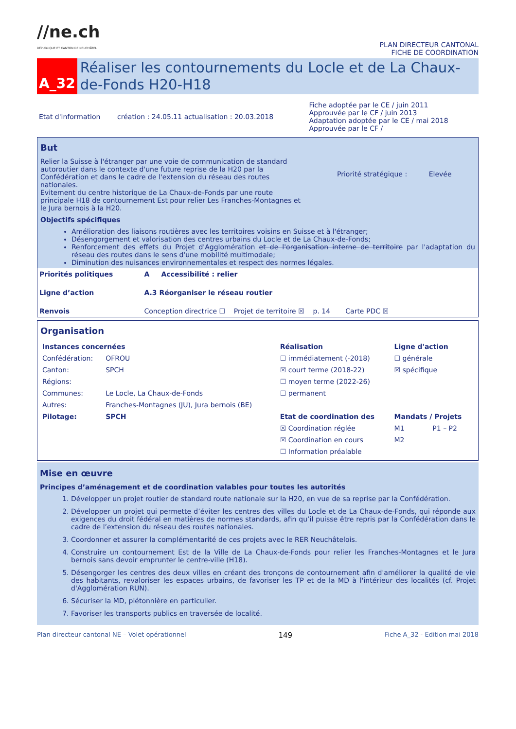//ne.ch
RÉPUBLIQUE ET CANTON DE NEUCHÂTEL
PLAN DIRECTEUR CANTONAL
FICHE DE COORDINATION
A_32
Réaliser les contournements du Locle et de La Chaux-de-Fonds H20-H18
| Etat d'information | création : 24.05.11 actualisation : 20.03.2018 | Fiche adoptée par le CE / juin 2011 Approuvée par le CF / juin 2013 Adaptation adoptée par le CE / mai 2018 Approuvée par le CF / |
But
Relier la Suisse à l'étranger par une voie de communication de standard autoroutier dans le contexte d'une future reprise de la H20 par la Confédération et dans le cadre de l'extension du réseau des routes nationales.
Evitement du centre historique de La Chaux-de-Fonds par une route principale H18 de contournement Est pour relier Les Franches-Montagnes et le Jura bernois à la H20.
Priorité stratégique : Elevée
Objectifs spécifiques
Amélioration des liaisons routières avec les territoires voisins en Suisse et à l'étranger;
Désengorgement et valorisation des centres urbains du Locle et de La Chaux-de-Fonds;
Renforcement des effets du Projet d'Agglomération et de l'organisation interne de territoire par l'adaptation du réseau des routes dans le sens d'une mobilité multimodale;
Diminution des nuisances environnementales et respect des normes légales.
| Priorités politiques | A Accessibilité : relier |
| Ligne d’action | A.3 Réorganiser le réseau routier |
| Renvois | Conception directrice ☐ Projet de territoire ☒ p. 14 Carte PDC ☒ |
Organisation
| Instances concernées | | Réalisation | Ligne d'action |
| Confédération: | OFROU | ☐ immédiatement (-2018) | ☐ générale |
| Canton: | SPCH | ☒ court terme (2018-22) | ☒ spécifique |
| Régions: | | ☐ moyen terme (2022-26) | |
| Communes: | Le Locle, La Chaux-de-Fonds | ☐ permanent | |
| Autres: | Franches-Montagnes (JU), Jura bernois (BE) | | |
| Pilotage: | SPCH | Etat de coordination des | Mandats / Projets |
| | | ☒ Coordination réglée | M1 P1 – P2 |
| | | ☒ Coordination en cours | M2 |
| | | ☐ Information préalable | |
Mise en œuvre
Principes d’aménagement et de coordination valables pour toutes les autorités
1. Développer un projet routier de standard route nationale sur la H20, en vue de sa reprise par la Confédération.
2. Développer un projet qui permette d’éviter les centres des villes du Locle et de La Chaux-de-Fonds, qui réponde aux exigences du droit fédéral en matières de normes standards, afin qu’il puisse être repris par la Confédération dans le cadre de l’extension du réseau des routes nationales.
3. Coordonner et assurer la complémentarité de ces projets avec le RER Neuchâtelois.
4. Construire un contournement Est de la Ville de La Chaux-de-Fonds pour relier les Franches-Montagnes et le Jura bernois sans devoir emprunter le centre-ville (H18).
5. Désengorger les centres des deux villes en créant des tronçons de contournement afin d'améliorer la qualité de vie des habitants, revaloriser les espaces urbains, de favoriser les TP et de la MD à l'intérieur des localités (cf. Projet d'Agglomération RUN).
6. Sécuriser la MD, piétonnière en particulier.
7. Favoriser les transports publics en traversée de localité.
Plan directeur cantonal NE – Volet opérationnel 149 Fiche A_32 - Edition mai 2018